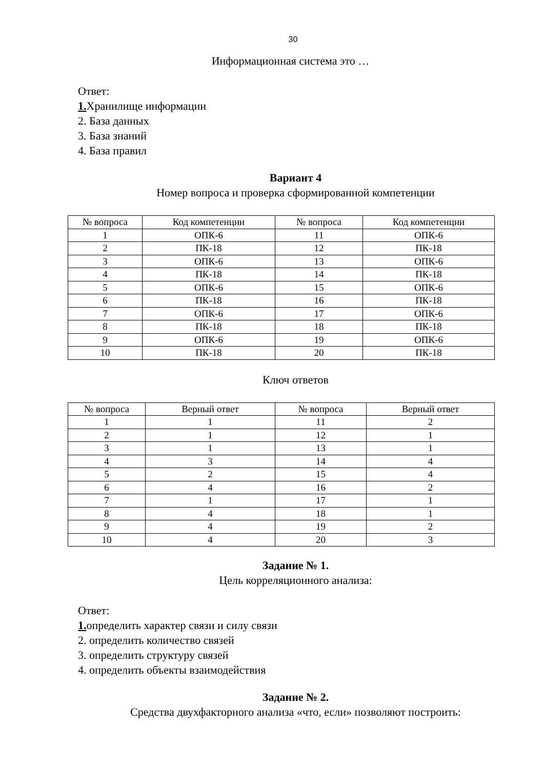30
Информационная система это …
Ответ:
1. Хранилище информации
2. База данных
3. База знаний
4. База правил
Вариант 4
Номер вопроса и проверка сформированной компетенции
| № вопроса | Код компетенции | № вопроса | Код компетенции |
| --- | --- | --- | --- |
| 1 | ОПК-6 | 11 | ОПК-6 |
| 2 | ПК-18 | 12 | ПК-18 |
| 3 | ОПК-6 | 13 | ОПК-6 |
| 4 | ПК-18 | 14 | ПК-18 |
| 5 | ОПК-6 | 15 | ОПК-6 |
| 6 | ПК-18 | 16 | ПК-18 |
| 7 | ОПК-6 | 17 | ОПК-6 |
| 8 | ПК-18 | 18 | ПК-18 |
| 9 | ОПК-6 | 19 | ОПК-6 |
| 10 | ПК-18 | 20 | ПК-18 |
Ключ ответов
| № вопроса | Верный ответ | № вопроса | Верный ответ |
| --- | --- | --- | --- |
| 1 | 1 | 11 | 2 |
| 2 | 1 | 12 | 1 |
| 3 | 1 | 13 | 1 |
| 4 | 3 | 14 | 4 |
| 5 | 2 | 15 | 4 |
| 6 | 4 | 16 | 2 |
| 7 | 1 | 17 | 1 |
| 8 | 4 | 18 | 1 |
| 9 | 4 | 19 | 2 |
| 10 | 4 | 20 | 3 |
Задание № 1.
Цель корреляционного анализа:
Ответ:
1. определить характер связи и силу связи
2. определить количество связей
3. определить структуру связей
4. определить объекты взаимодействия
Задание № 2.
Средства двухфакторного анализа «что, если» позволяют построить: